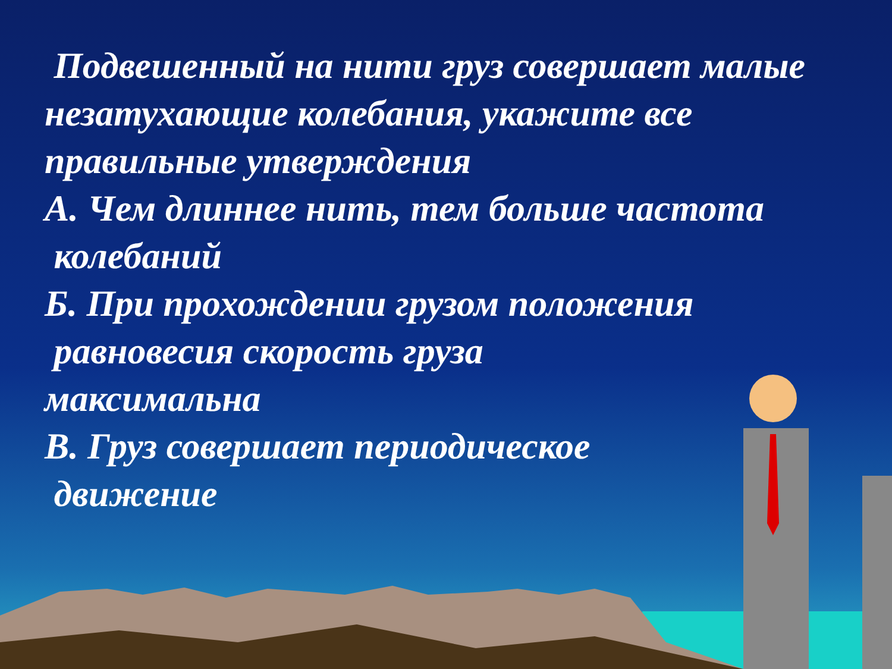Подвешенный на нити груз совершает малые незатухающие колебания, укажите все правильные утверждения
А. Чем длиннее нить, тем больше частота
колебаний
Б. При прохождении грузом положения
равновесия скорость груза
максимальна
В. Груз совершает периодическое
движение